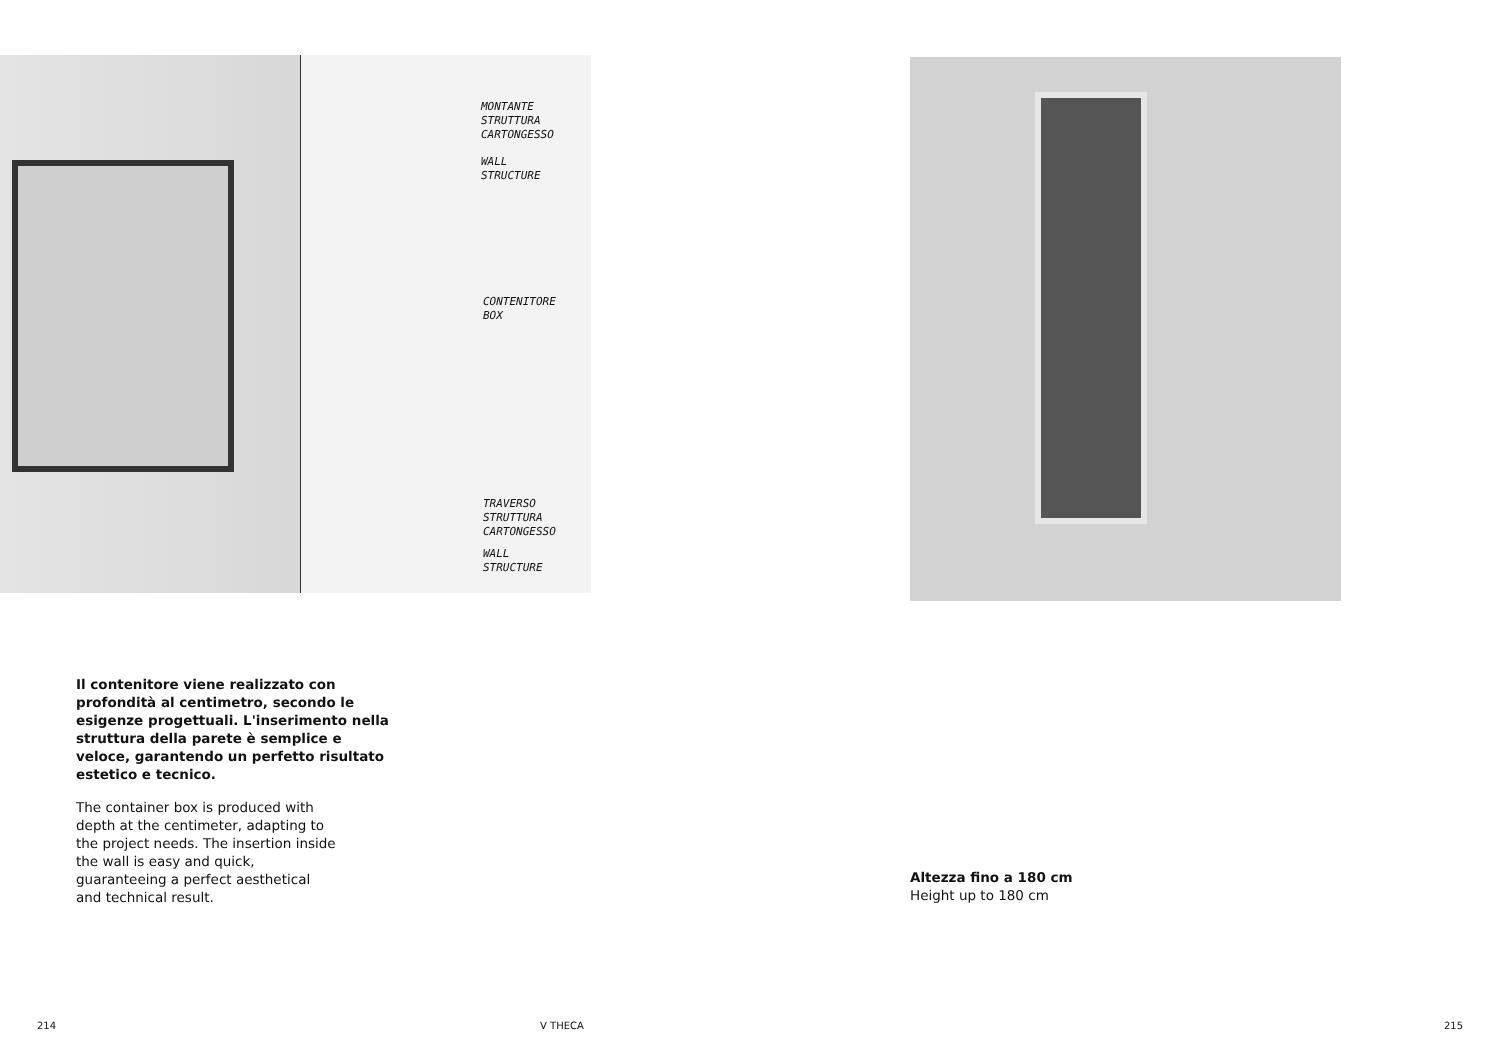MONTANTE
STRUTTURA
CARTONGESSO
WALL
STRUCTURE
CONTENITORE
BOX
TRAVERSO
STRUTTURA
CARTONGESSO
WALL
STRUCTURE
Il contenitore viene realizzato con profondità al centimetro, secondo le esigenze progettuali. L'inserimento nella struttura della parete è semplice e veloce, garantendo un perfetto risultato estetico e tecnico.
The container box is produced with depth at the centimeter, adapting to the project needs. The insertion inside the wall is easy and quick, guaranteeing a perfect aesthetical and technical result.
214 V THECA
Altezza fino a 180 cm
Height up to 180 cm
215